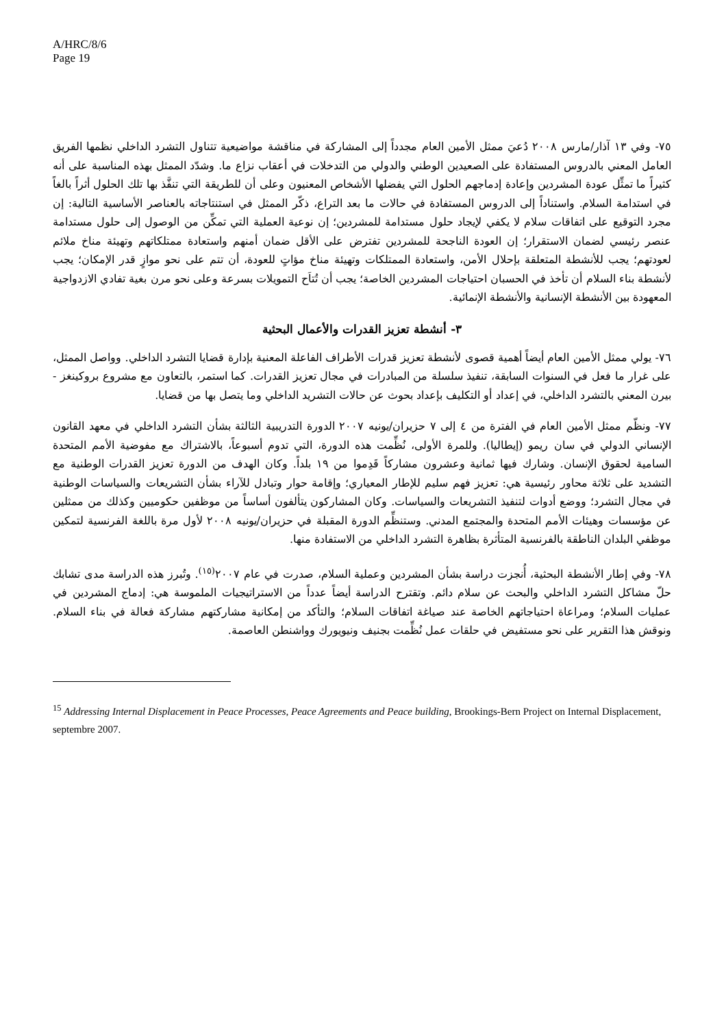A/HRC/8/6
Page 19
٧٥- وفي ١٣ آذار/مارس ٢٠٠٨ دُعيَ ممثل الأمين العام مجدداً إلى المشاركة في مناقشة مواضيعية تتناول التشرد الداخلي نظمها الفريق العامل المعني بالدروس المستفادة على الصعيدين الوطني والدولي من التدخلات في أعقاب نزاع ما. وشدّد الممثل بهذه المناسبة على أنه كثيراً ما تمثِّل عودة المشردين وإعادة إدماجهم الحلول التي يفضلها الأشخاص المعنيون وعلى أن للطريقة التي تنفَّذ بها تلك الحلول أثراً بالغاً في استدامة السلام. واستناداً إلى الدروس المستفادة في حالات ما بعد التراع، ذكّر الممثل في استنتاجاته بالعناصر الأساسية التالية: إن مجرد التوقيع على اتفاقات سلام لا يكفي لإيجاد حلول مستدامة للمشردين؛ إن نوعية العملية التي تمكِّن من الوصول إلى حلول مستدامة عنصر رئيسي لضمان الاستقرار؛ إن العودة الناجحة للمشردين تفترض على الأقل ضمان أمنهم واستعادة ممتلكاتهم وتهيئة مناخ ملائم لعودتهم؛ يجب للأنشطة المتعلقة بإحلال الأمن، واستعادة الممتلكات وتهيئة مناخ مؤاتٍ للعودة، أن تتم على نحو موازٍ قدر الإمكان؛ يجب لأنشطة بناء السلام أن تأخذ في الحسبان احتياجات المشردين الخاصة؛ يجب أن تُتاَح التمويلات بسرعة وعلى نحو مرن بغية تفادي الازدواجية المعهودة بين الأنشطة الإنسانية والأنشطة الإنمائية.
٣- أنشطة تعزيز القدرات والأعمال البحثية
٧٦- يولي ممثل الأمين العام أيضاً أهمية قصوى لأنشطة تعزيز قدرات الأطراف الفاعلة المعنية بإدارة قضايا التشرد الداخلي. وواصل الممثل، على غرار ما فعل في السنوات السابقة، تنفيذ سلسلة من المبادرات في مجال تعزيز القدرات. كما استمر، بالتعاون مع مشروع بروكينغز - بيرن المعني بالتشرد الداخلي، في إعداد أو التكليف بإعداد بحوث عن حالات التشريد الداخلي وما يتصل بها من قضايا.
٧٧- ونظّم ممثل الأمين العام في الفترة من ٤ إلى ٧ حزيران/يونيه ٢٠٠٧ الدورة التدريبية الثالثة بشأن التشرد الداخلي في معهد القانون الإنساني الدولي في سان ريمو (إيطاليا). وللمرة الأولى، نُظِّمت هذه الدورة، التي تدوم أسبوعاً، بالاشتراك مع مفوضية الأمم المتحدة السامية لحقوق الإنسان. وشارك فيها ثمانية وعشرون مشاركاً قَدِموا من ١٩ بلداً. وكان الهدف من الدورة تعزيز القدرات الوطنية مع التشديد على ثلاثة محاور رئيسية هي: تعزيز فهم سليم للإطار المعياري؛ وإقامة حوار وتبادل للآراء بشأن التشريعات والسياسات الوطنية في مجال التشرد؛ ووضع أدوات لتنفيذ التشريعات والسياسات. وكان المشاركون يتألفون أساساً من موظفين حكوميين وكذلك من ممثلين عن مؤسسات وهيئات الأمم المتحدة والمجتمع المدني. وستنظِّم الدورة المقبلة في حزيران/يونيه ٢٠٠٨ لأول مرة باللغة الفرنسية لتمكين موظفي البلدان الناطقة بالفرنسية المتأثرة بظاهرة التشرد الداخلي من الاستفادة منها.
٧٨- وفي إطار الأنشطة البحثية، أُنجزت دراسة بشأن المشردين وعملية السلام، صدرت في عام ٢٠٠٧<sup>(١٥)</sup>. وتُبرز هذه الدراسة مدى تشابك حلّ مشاكل التشرد الداخلي والبحث عن سلام دائم. وتقترح الدراسة أيضاً عدداً من الاستراتيجيات الملموسة هي: إدماج المشردين في عمليات السلام؛ ومراعاة احتياجاتهم الخاصة عند صياغة اتفاقات السلام؛ والتأكد من إمكانية مشاركتهم مشاركة فعالة في بناء السلام. ونوقش هذا التقرير على نحو مستفيض في حلقات عمل نُظِّمت بجنيف ونيويورك وواشنطن العاصمة.
<sup>15</sup> Addressing Internal Displacement in Peace Processes, Peace Agreements and Peace building, Brookings-Bern Project on Internal Displacement, septembre 2007.